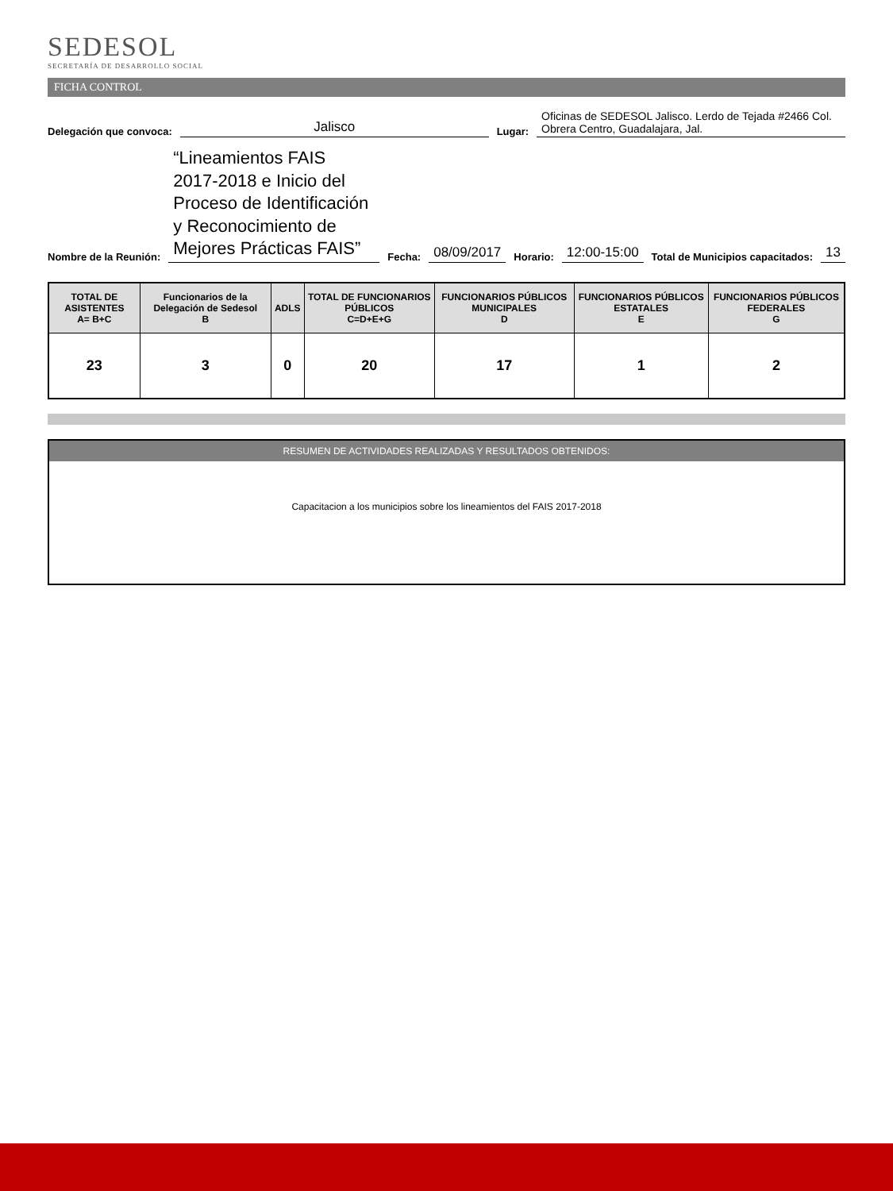SEDESOL
SECRETARÍA DE DESARROLLO SOCIAL
FICHA CONTROL
Delegación que convoca: Jalisco Lugar: Oficinas de SEDESOL Jalisco. Lerdo de Tejada #2466 Col. Obrera Centro, Guadalajara, Jal.
Nombre de la Reunión: “Lineamientos FAIS 2017-2018 e Inicio del Proceso de Identificación y Reconocimiento de Mejores Prácticas FAIS” Fecha: 08/09/2017 Horario: 12:00-15:00 Total de Municipios capacitados: 13
| TOTAL DE ASISTENTES A= B+C | Funcionarios de la Delegación de Sedesol B | ADLS | TOTAL DE FUNCIONARIOS PÚBLICOS C=D+E+G | FUNCIONARIOS PÚBLICOS MUNICIPALES D | FUNCIONARIOS PÚBLICOS ESTATALES E | FUNCIONARIOS PÚBLICOS FEDERALES G |
| --- | --- | --- | --- | --- | --- | --- |
| 23 | 3 | 0 | 20 | 17 | 1 | 2 |
RESUMEN DE ACTIVIDADES REALIZADAS Y RESULTADOS OBTENIDOS:
Capacitacion a los municipios sobre los lineamientos del FAIS 2017-2018